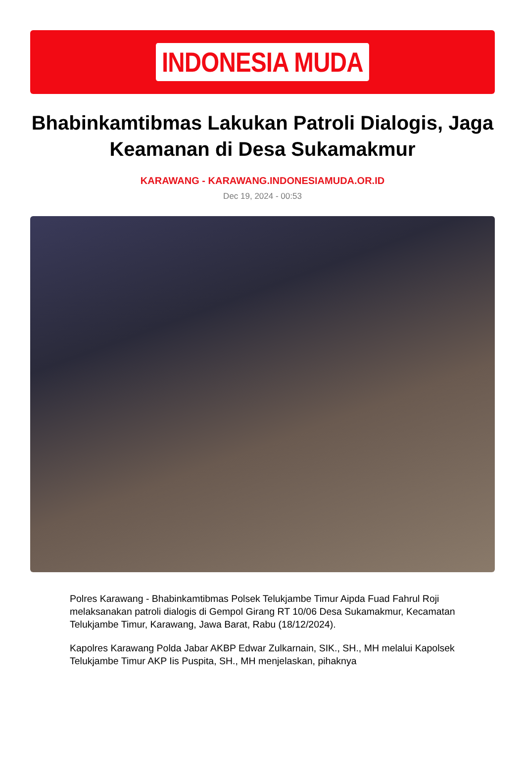INDONESIA MUDA
Bhabinkamtibmas Lakukan Patroli Dialogis, Jaga Keamanan di Desa Sukamakmur
KARAWANG - KARAWANG.INDONESIAMUDA.OR.ID
Dec 19, 2024 - 00:53
Polres Karawang - Bhabinkamtibmas Polsek Telukjambe Timur Aipda Fuad Fahrul Roji melaksanakan patroli dialogis di Gempol Girang RT 10/06 Desa Sukamakmur, Kecamatan Telukjambe Timur, Karawang, Jawa Barat, Rabu (18/12/2024).
Kapolres Karawang Polda Jabar AKBP Edwar Zulkarnain, SIK., SH., MH melalui Kapolsek Telukjambe Timur AKP Iis Puspita, SH., MH menjelaskan, pihaknya